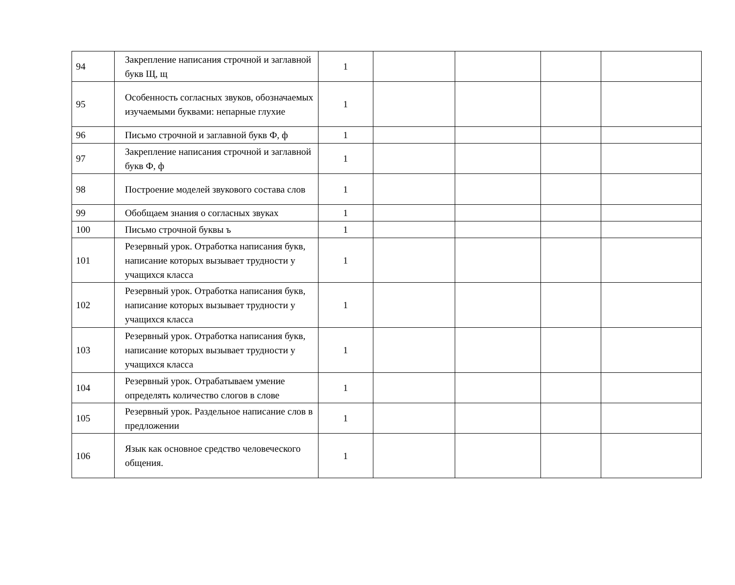| 94 | Закрепление написания строчной и заглавной букв Щ, щ | 1 | | | | |
| 95 | Особенность согласных звуков, обозначаемых изучаемыми буквами: непарные глухие | 1 | | | | |
| 96 | Письмо строчной и заглавной букв Ф, ф | 1 | | | | |
| 97 | Закрепление написания строчной и заглавной букв Ф, ф | 1 | | | | |
| 98 | Построение моделей звукового состава слов | 1 | | | | |
| 99 | Обобщаем знания о согласных звуках | 1 | | | | |
| 100 | Письмо строчной буквы ъ | 1 | | | | |
| 101 | Резервный урок. Отработка написания букв, написание которых вызывает трудности у учащихся класса | 1 | | | | |
| 102 | Резервный урок. Отработка написания букв, написание которых вызывает трудности у учащихся класса | 1 | | | | |
| 103 | Резервный урок. Отработка написания букв, написание которых вызывает трудности у учащихся класса | 1 | | | | |
| 104 | Резервный урок. Отрабатываем умение определять количество слогов в слове | 1 | | | | |
| 105 | Резервный урок. Раздельное написание слов в предложении | 1 | | | | |
| 106 | Язык как основное средство человеческого общения. | 1 | | | | |